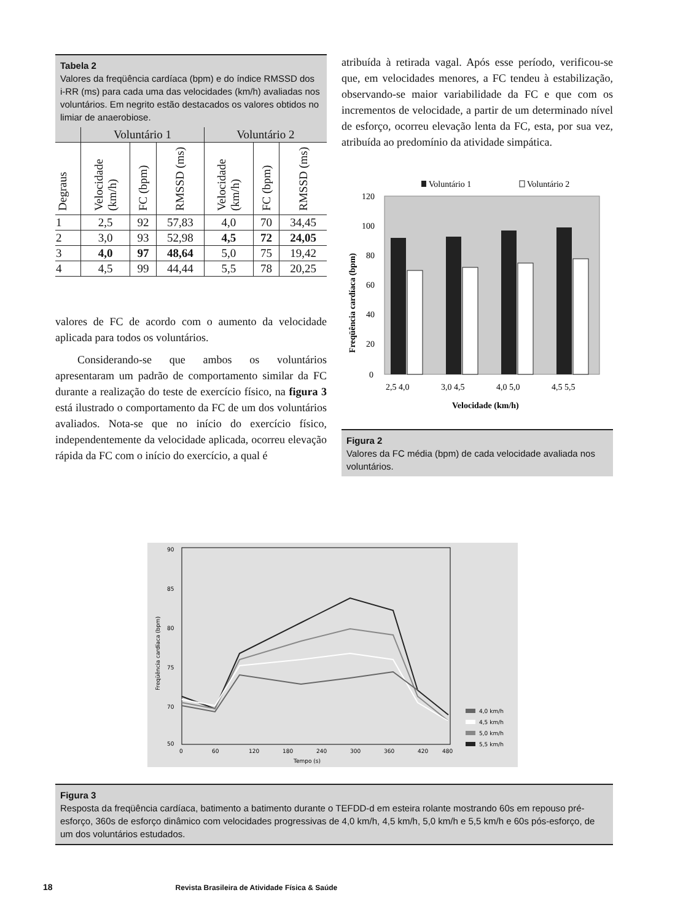Tabela 2
Valores da freqüência cardíaca (bpm) e do índice RMSSD dos i-RR (ms) para cada uma das velocidades (km/h) avaliadas nos voluntários. Em negrito estão destacados os valores obtidos no limiar de anaerobiose.
| | Voluntário 1 | | | Voluntário 2 | | |
| --- | --- | --- | --- | --- | --- | --- |
| Degraus | Velocidade (km/h) | FC (bpm) | RMSSD (ms) | Velocidade (km/h) | FC (bpm) | RMSSD (ms) |
| 1 | 2,5 | 92 | 57,83 | 4,0 | 70 | 34,45 |
| 2 | 3,0 | 93 | 52,98 | 4,5 | 72 | 24,05 |
| 3 | 4,0 | 97 | 48,64 | 5,0 | 75 | 19,42 |
| 4 | 4,5 | 99 | 44,44 | 5,5 | 78 | 20,25 |
valores de FC de acordo com o aumento da velocidade aplicada para todos os voluntários.
Considerando-se que ambos os voluntários apresentaram um padrão de comportamento similar da FC durante a realização do teste de exercício físico, na figura 3 está ilustrado o comportamento da FC de um dos voluntários avaliados. Nota-se que no início do exercício físico, independentemente da velocidade aplicada, ocorreu elevação rápida da FC com o início do exercício, a qual é
atribuída à retirada vagal. Após esse período, verificou-se que, em velocidades menores, a FC tendeu à estabilização, observando-se maior variabilidade da FC e que com os incrementos de velocidade, a partir de um determinado nível de esforço, ocorreu elevação lenta da FC, esta, por sua vez, atribuída ao predomínio da atividade simpática.
Voluntário 1
Voluntário 2
0
20
40
60
80
100
120
2,5 4,0
3,0 4,5
4,0 5,0
4,5 5,5
Velocidade (km/h)
Freqüência cardíaca (bpm)
Figura 2
Valores da FC média (bpm) de cada velocidade avaliada nos voluntários.
90
85
80
75
70
50
0
60
120
180
240
300
360
420
480
Tempo (s)
Freqüência cardíaca (bpm)
4,0 km/h
4,5 km/h
5,0 km/h
5,5 km/h
Figura 3
Resposta da freqüência cardíaca, batimento a batimento durante o TEFDD-d em esteira rolante mostrando 60s em repouso pré-esforço, 360s de esforço dinâmico com velocidades progressivas de 4,0 km/h, 4,5 km/h, 5,0 km/h e 5,5 km/h e 60s pós-esforço, de um dos voluntários estudados.
18 Revista Brasileira de Atividade Física & Saúde